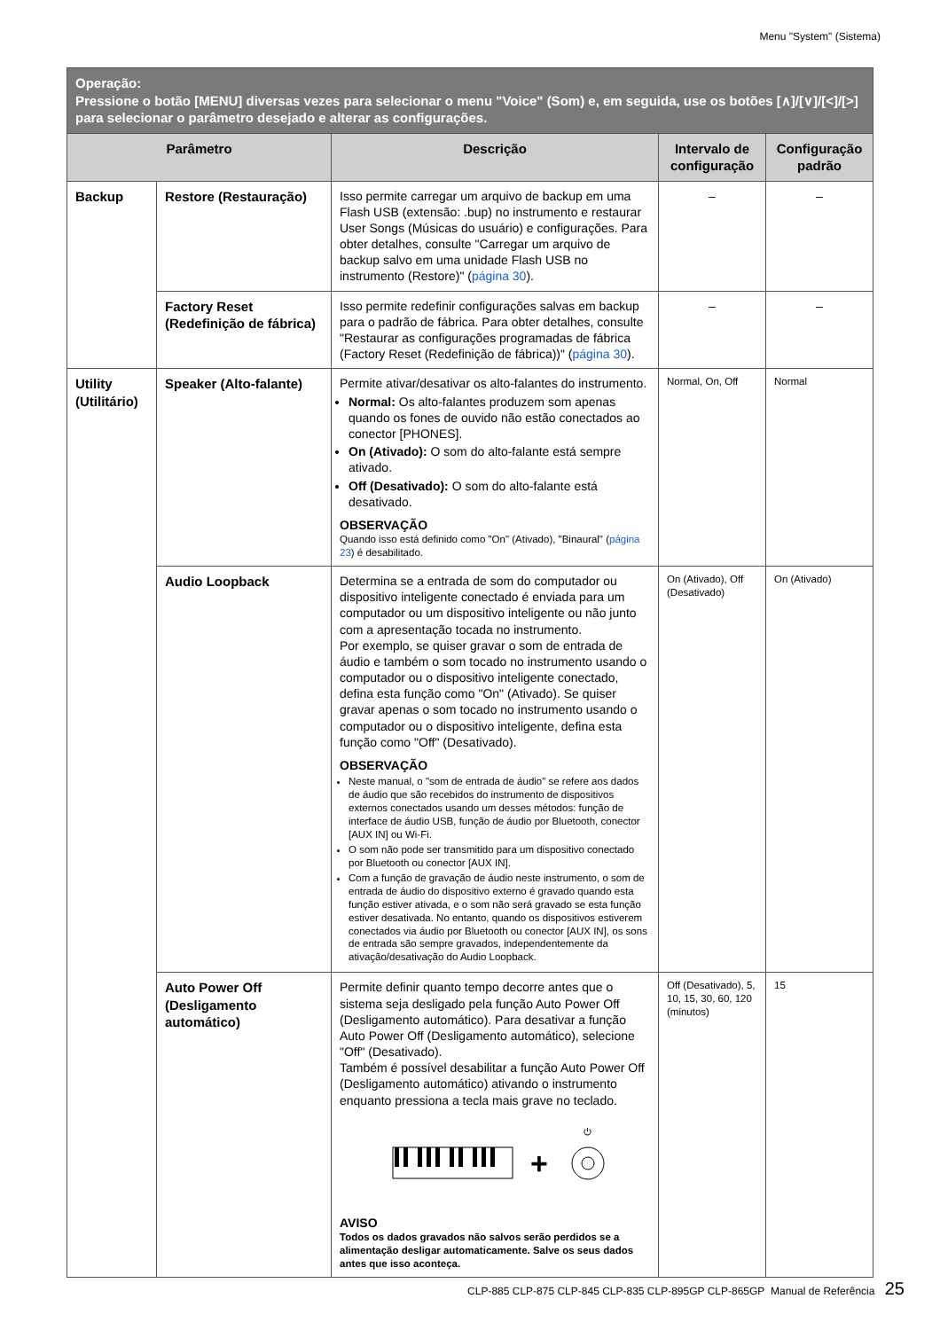Menu "System" (Sistema)
| Operação: Pressione o botão [MENU] diversas vezes para selecionar o menu "Voice" (Som) e, em seguida, use os botões [∧]/[∨]/[<]/[>] para selecionar o parâmetro desejado e alterar as configurações. | | | | |
| --- | --- | --- | --- | --- |
| Parâmetro | | Descrição | Intervalo de configuração | Configuração padrão |
| Backup | Restore (Restauração) | Isso permite carregar um arquivo de backup em uma Flash USB (extensão: .bup) no instrumento e restaurar User Songs (Músicas do usuário) e configurações. Para obter detalhes, consulte "Carregar um arquivo de backup salvo em uma unidade Flash USB no instrumento (Restore)" ( página 30 ). | – | – |
| | Factory Reset (Redefinição de fábrica) | Isso permite redefinir configurações salvas em backup para o padrão de fábrica. Para obter detalhes, consulte "Restaurar as configurações programadas de fábrica (Factory Reset (Redefinição de fábrica))" ( página 30 ). | – | – |
| Utility (Utilitário) | Speaker (Alto-falante) | Permite ativar/desativar os alto-falantes do instrumento. Normal: Os alto-falantes produzem som apenas quando os fones de ouvido não estão conectados ao conector [PHONES]. On (Ativado): O som do alto-falante está sempre ativado. Off (Desativado): O som do alto-falante está desativado. OBSERVAÇÃO Quando isso está definido como "On" (Ativado), "Binaural" ( página 23 ) é desabilitado. | Normal, On, Off | Normal |
| | Audio Loopback | Determina se a entrada de som do computador ou dispositivo inteligente conectado é enviada para um computador ou um dispositivo inteligente ou não junto com a apresentação tocada no instrumento. Por exemplo, se quiser gravar o som de entrada de áudio e também o som tocado no instrumento usando o computador ou o dispositivo inteligente conectado, defina esta função como "On" (Ativado). Se quiser gravar apenas o som tocado no instrumento usando o computador ou o dispositivo inteligente, defina esta função como "Off" (Desativado). OBSERVAÇÃO Neste manual, o "som de entrada de áudio" se refere aos dados de áudio que são recebidos do instrumento de dispositivos externos conectados usando um desses métodos: função de interface de áudio USB, função de áudio por Bluetooth, conector [AUX IN] ou Wi-Fi. O som não pode ser transmitido para um dispositivo conectado por Bluetooth ou conector [AUX IN]. Com a função de gravação de áudio neste instrumento, o som de entrada de áudio do dispositivo externo é gravado quando esta função estiver ativada, e o som não será gravado se esta função estiver desativada. No entanto, quando os dispositivos estiverem conectados via áudio por Bluetooth ou conector [AUX IN], os sons de entrada são sempre gravados, independentemente da ativação/desativação do Audio Loopback. | On (Ativado), Off (Desativado) | On (Ativado) |
| | Auto Power Off (Desligamento automático) | Permite definir quanto tempo decorre antes que o sistema seja desligado pela função Auto Power Off (Desligamento automático). Para desativar a função Auto Power Off (Desligamento automático), selecione "Off" (Desativado). Também é possível desabilitar a função Auto Power Off (Desligamento automático) ativando o instrumento enquanto pressiona a tecla mais grave no teclado. + ⏻ AVISO Todos os dados gravados não salvos serão perdidos se a alimentação desligar automaticamente. Salve os seus dados antes que isso aconteça. | Off (Desativado), 5, 10, 15, 30, 60, 120 (minutos) | 15 |
CLP-885 CLP-875 CLP-845 CLP-835 CLP-895GP CLP-865GP Manual de Referência 25